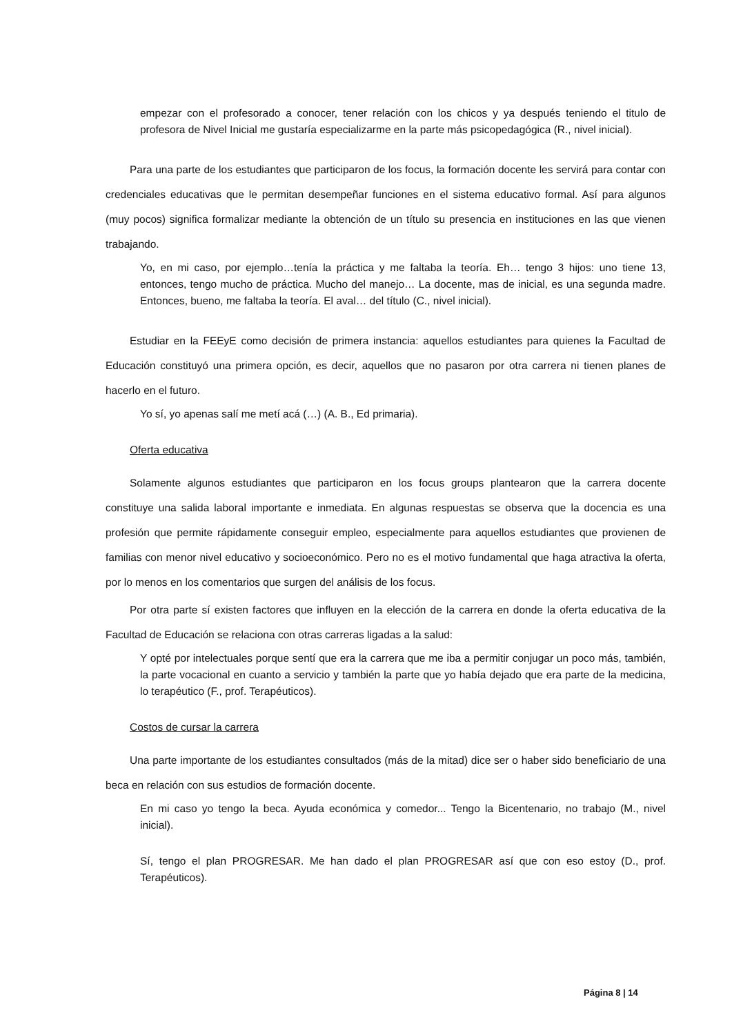empezar con el profesorado a conocer, tener relación con los chicos y ya después teniendo el titulo de profesora de Nivel Inicial me gustaría especializarme en la parte más psicopedagógica (R., nivel inicial).
Para una parte de los estudiantes que participaron de los focus, la formación docente les servirá para contar con credenciales educativas que le permitan desempeñar funciones en el sistema educativo formal. Así para algunos (muy pocos) significa formalizar mediante la obtención de un título su presencia en instituciones en las que vienen trabajando.
Yo, en mi caso, por ejemplo…tenía la práctica y me faltaba la teoría. Eh… tengo 3 hijos: uno tiene 13, entonces, tengo mucho de práctica. Mucho del manejo… La docente, mas de inicial, es una segunda madre. Entonces, bueno, me faltaba la teoría. El aval… del título (C., nivel inicial).
Estudiar en la FEEyE como decisión de primera instancia: aquellos estudiantes para quienes la Facultad de Educación constituyó una primera opción, es decir, aquellos que no pasaron por otra carrera ni tienen planes de hacerlo en el futuro.
Yo sí, yo apenas salí me metí acá (…) (A. B., Ed primaria).
Oferta educativa
Solamente algunos estudiantes que participaron en los focus groups plantearon que la carrera docente constituye una salida laboral importante e inmediata. En algunas respuestas se observa que la docencia es una profesión que permite rápidamente conseguir empleo, especialmente para aquellos estudiantes que provienen de familias con menor nivel educativo y socioeconómico. Pero no es el motivo fundamental que haga atractiva la oferta, por lo menos en los comentarios que surgen del análisis de los focus.
Por otra parte sí existen factores que influyen en la elección de la carrera en donde la oferta educativa de la Facultad de Educación se relaciona con otras carreras ligadas a la salud:
Y opté por intelectuales porque sentí que era la carrera que me iba a permitir conjugar un poco más, también, la parte vocacional en cuanto a servicio y también la parte que yo había dejado que era parte de la medicina, lo terapéutico (F., prof. Terapéuticos).
Costos de cursar la carrera
Una parte importante de los estudiantes consultados (más de la mitad) dice ser o haber sido beneficiario de una beca en relación con sus estudios de formación docente.
En mi caso yo tengo la beca. Ayuda económica y comedor... Tengo la Bicentenario, no trabajo (M., nivel inicial).
Sí, tengo el plan PROGRESAR. Me han dado el plan PROGRESAR así que con eso estoy (D., prof. Terapéuticos).
Página 8 | 14